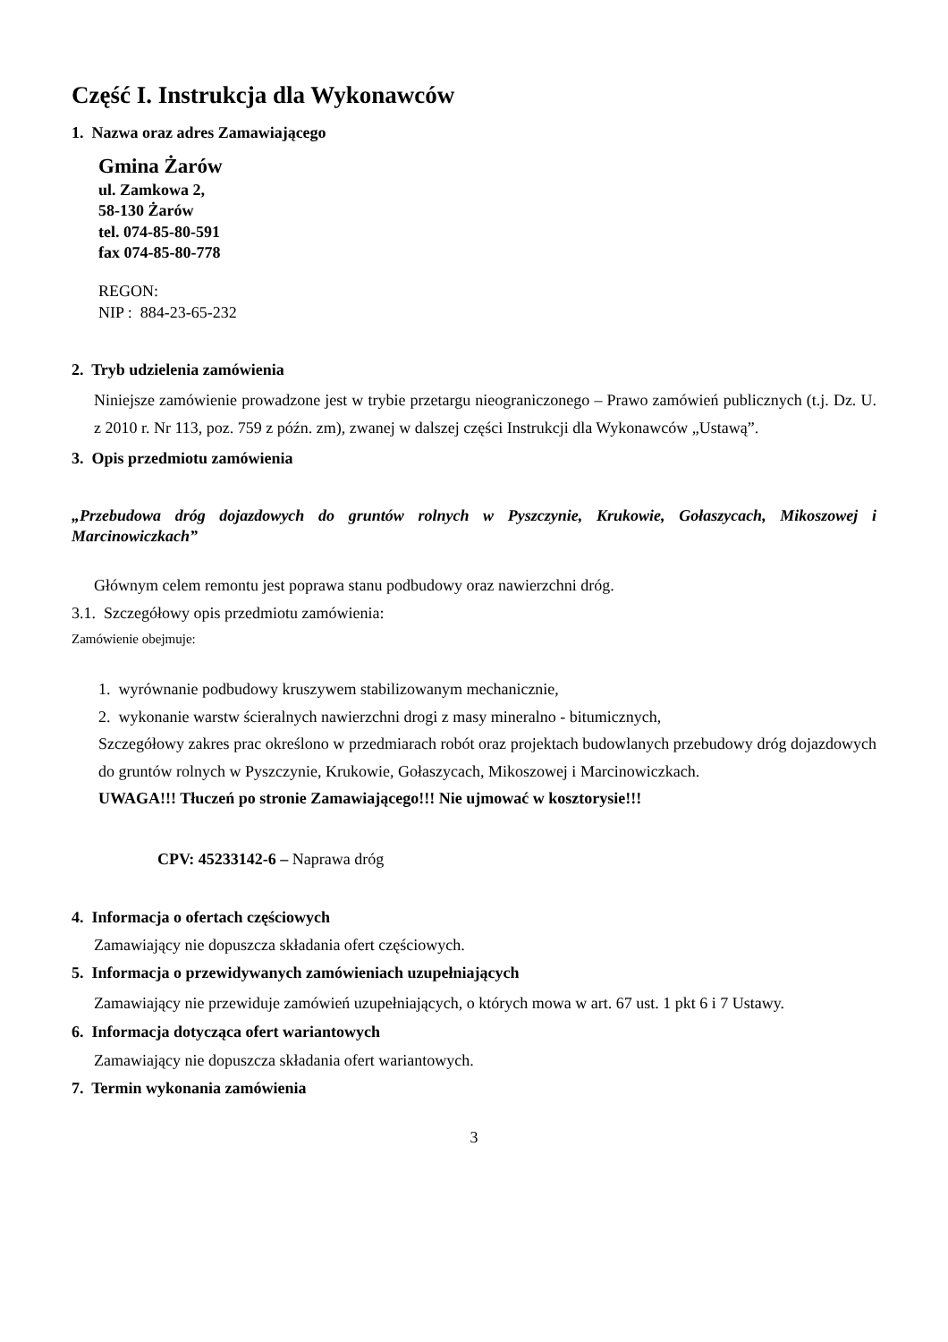Część I. Instrukcja dla Wykonawców
1. Nazwa oraz adres Zamawiającego
Gmina Żarów
ul. Zamkowa 2,
58-130 Żarów
tel. 074-85-80-591
fax 074-85-80-778
REGON:
NIP : 884-23-65-232
2. Tryb udzielenia zamówienia
Niniejsze zamówienie prowadzone jest w trybie przetargu nieograniczonego – Prawo zamówień publicznych (t.j. Dz. U. z 2010 r. Nr 113, poz. 759 z późn. zm), zwanej w dalszej części Instrukcji dla Wykonawców „Ustawą”.
3. Opis przedmiotu zamówienia
„Przebudowa dróg dojazdowych do gruntów rolnych w Pyszczynie, Krukowie, Gołaszycach, Mikoszowej i Marcinowiczkach”
Głównym celem remontu jest poprawa stanu podbudowy oraz nawierzchni dróg.
3.1. Szczegółowy opis przedmiotu zamówienia:
Zamówienie obejmuje:
1. wyrównanie podbudowy kruszywem stabilizowanym mechanicznie,
2. wykonanie warstw ścieralnych nawierzchni drogi z masy mineralno - bitumicznych,
Szczegółowy zakres prac określono w przedmiarach robót oraz projektach budowlanych przebudowy dróg dojazdowych do gruntów rolnych w Pyszczynie, Krukowie, Gołaszycach, Mikoszowej i Marcinowiczkach.
UWAGA!!! Tłuczeń po stronie Zamawiającego!!! Nie ujmować w kosztorysie!!!
CPV: 45233142-6 – Naprawa dróg
4. Informacja o ofertach częściowych
Zamawiający nie dopuszcza składania ofert częściowych.
5. Informacja o przewidywanych zamówieniach uzupełniających
Zamawiający nie przewiduje zamówień uzupełniających, o których mowa w art. 67 ust. 1 pkt 6 i 7 Ustawy.
6. Informacja dotycząca ofert wariantowych
Zamawiający nie dopuszcza składania ofert wariantowych.
7. Termin wykonania zamówienia
3